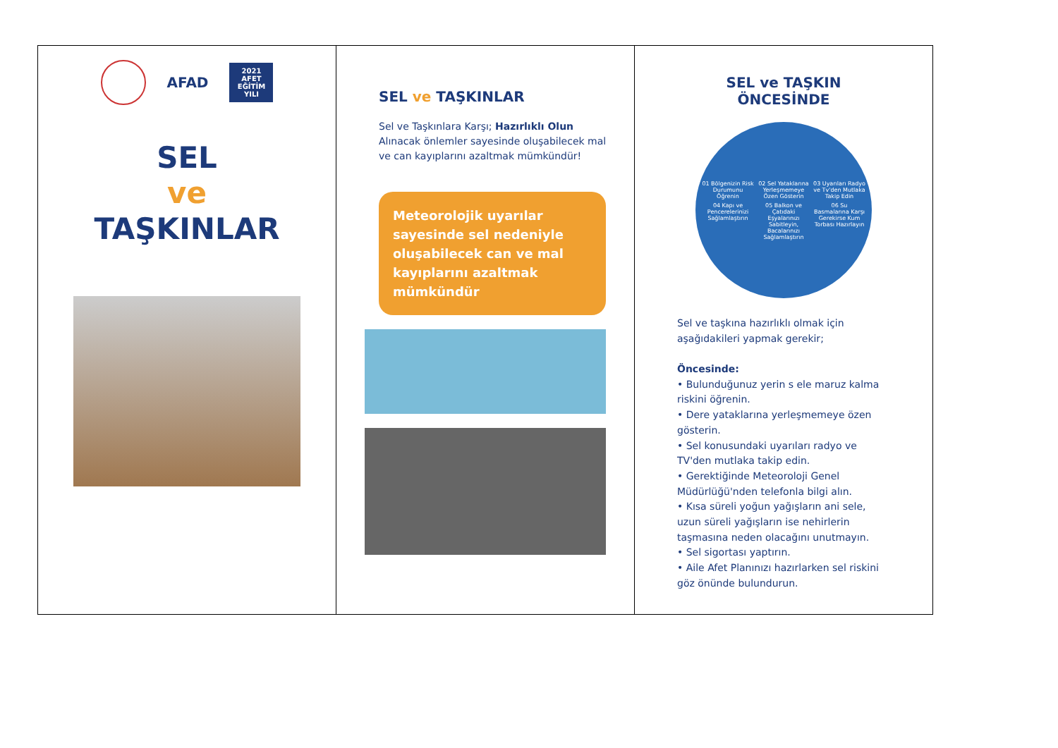AFAD
2021 AFET EĞİTİM YILI
SEL
ve
TAŞKINLAR
SEL ve TAŞKINLAR
Sel ve Taşkınlara Karşı; Hazırlıklı Olun
Alınacak önlemler sayesinde oluşabilecek mal ve can kayıplarını azaltmak mümkündür!
Meteorolojik uyarılar sayesinde sel nedeniyle oluşabilecek can ve mal kayıplarını azaltmak mümkündür
SEL ve TAŞKIN
ÖNCESİNDE
01 Bölgenizin Risk Durumunu Öğrenin
02 Sel Yataklarına Yerleşmemeye Özen Gösterin
03 Uyarıları Radyo ve Tv'den Mutlaka Takip Edin
04 Kapı ve Pencerelerinizi Sağlamlaştırın
05 Balkon ve Çatıdaki Eşyalarınızı Sabitleyin, Bacalarınızı Sağlamlaştırın
06 Su Basmalarına Karşı Gerekirse Kum Torbası Hazırlayın
Sel ve taşkına hazırlıklı olmak için aşağıdakileri yapmak gerekir;
Öncesinde:
• Bulunduğunuz yerin s ele maruz kalma riskini öğrenin.
• Dere yataklarına yerleşmemeye özen gösterin.
• Sel konusundaki uyarıları radyo ve TV'den mutlaka takip edin.
• Gerektiğinde Meteoroloji Genel Müdürlüğü'nden telefonla bilgi alın.
• Kısa süreli yoğun yağışların ani sele, uzun süreli yağışların ise nehirlerin taşmasına neden olacağını unutmayın.
• Sel sigortası yaptırın.
• Aile Afet Planınızı hazırlarken sel riskini göz önünde bulundurun.